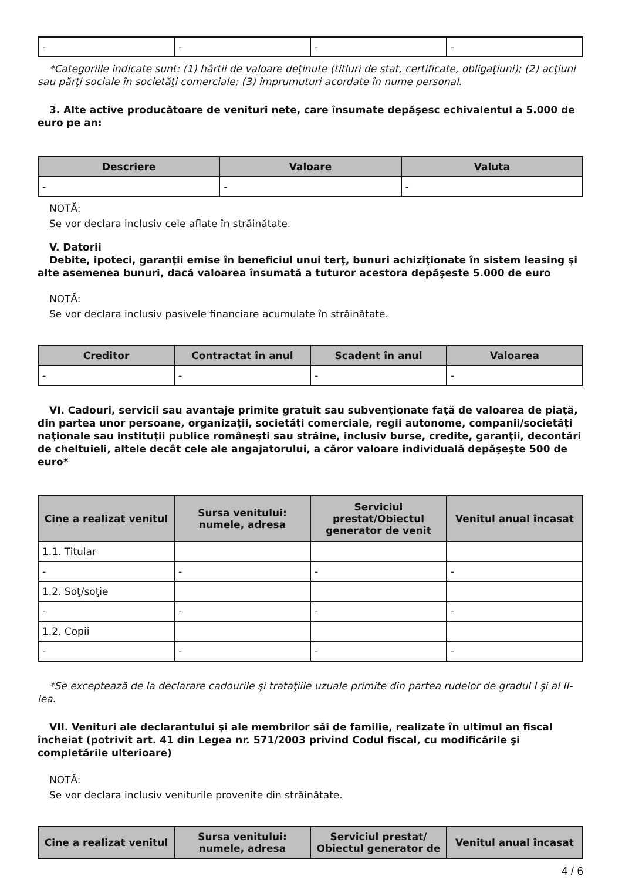| - | - | - | - |
*Categoriile indicate sunt: (1) hârtii de valoare deţinute (titluri de stat, certificate, obligaţiuni); (2) acţiuni sau părţi sociale în societăţi comerciale; (3) împrumuturi acordate în nume personal.
3. Alte active producătoare de venituri nete, care însumate depăşesc echivalentul a 5.000 de euro pe an:
| Descriere | Valoare | Valuta |
| --- | --- | --- |
| - | - | - |
NOTĂ:
Se vor declara inclusiv cele aflate în străinătate.
V. Datorii
Debite, ipoteci, garanţii emise în beneficiul unui terţ, bunuri achiziţionate în sistem leasing şi alte asemenea bunuri, dacă valoarea însumată a tuturor acestora depăşeste 5.000 de euro
NOTĂ:
Se vor declara inclusiv pasivele financiare acumulate în străinătate.
| Creditor | Contractat în anul | Scadent în anul | Valoarea |
| --- | --- | --- | --- |
| - | - | - | - |
VI. Cadouri, servicii sau avantaje primite gratuit sau subvenţionate faţă de valoarea de piaţă, din partea unor persoane, organizaţii, societăţi comerciale, regii autonome, companii/societăţi naţionale sau instituţii publice româneşti sau străine, inclusiv burse, credite, garanţii, decontări de cheltuieli, altele decât cele ale angajatorului, a căror valoare individuală depăşeşte 500 de euro*
| Cine a realizat venitul | Sursa venitului: numele, adresa | Serviciul prestat/Obiectul generator de venit | Venitul anual încasat |
| --- | --- | --- | --- |
| 1.1. Titular | | | |
| - | - | - | - |
| 1.2. Soţ/soţie | | | |
| - | - | - | - |
| 1.2. Copii | | | |
| - | - | - | - |
*Se exceptează de la declarare cadourile şi trataţiile uzuale primite din partea rudelor de gradul I şi al II-lea.
VII. Venituri ale declarantului şi ale membrilor săi de familie, realizate în ultimul an fiscal încheiat (potrivit art. 41 din Legea nr. 571/2003 privind Codul fiscal, cu modificările şi completările ulterioare)
NOTĂ:
Se vor declara inclusiv veniturile provenite din străinătate.
| Cine a realizat venitul | Sursa venitului: numele, adresa | Serviciul prestat/ Obiectul generator de | Venitul anual încasat |
| --- | --- | --- | --- |
4 / 6